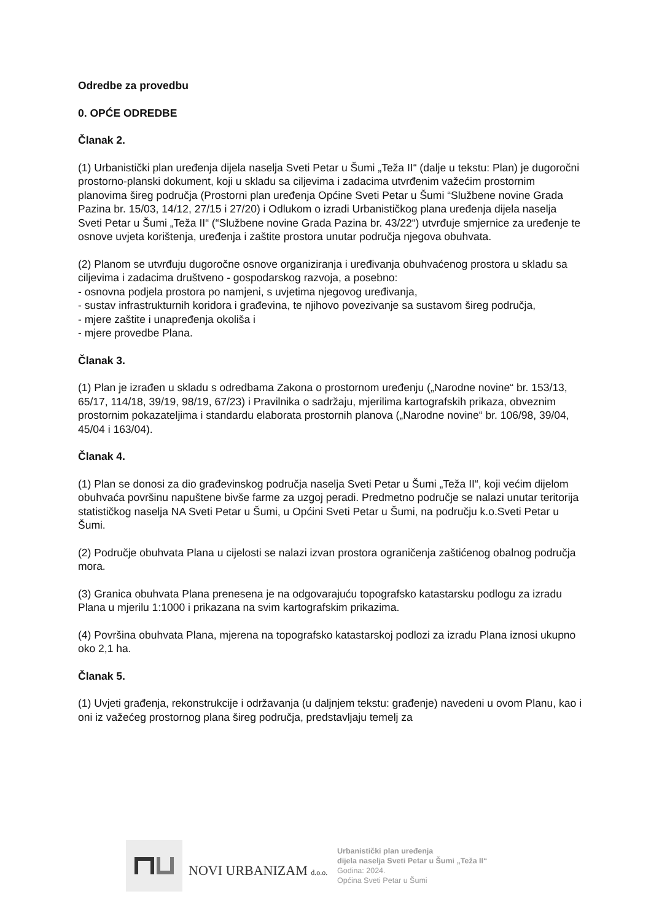Odredbe za provedbu
0. OPĆE ODREDBE
Članak 2.
(1) Urbanistički plan uređenja dijela naselja Sveti Petar u Šumi „Teža II“ (dalje u tekstu: Plan) je dugoročni prostorno-planski dokument, koji u skladu sa ciljevima i zadacima utvrđenim važećim prostornim planovima šireg područja (Prostorni plan uređenja Općine Sveti Petar u Šumi “Službene novine Grada Pazina br. 15/03, 14/12, 27/15 i 27/20) i Odlukom o izradi Urbanističkog plana uređenja dijela naselja Sveti Petar u Šumi „Teža II“ (“Službene novine Grada Pazina br. 43/22“) utvrđuje smjernice za uređenje te osnove uvjeta korištenja, uređenja i zaštite prostora unutar područja njegova obuhvata.
(2) Planom se utvrđuju dugoročne osnove organiziranja i uređivanja obuhvaćenog prostora u skladu sa ciljevima i zadacima društveno - gospodarskog razvoja, a posebno:
- osnovna podjela prostora po namjeni, s uvjetima njegovog uređivanja,
- sustav infrastrukturnih koridora i građevina, te njihovo povezivanje sa sustavom šireg područja,
- mjere zaštite i unapređenja okoliša i
- mjere provedbe Plana.
Članak 3.
(1) Plan je izrađen u skladu s odredbama Zakona o prostornom uređenju („Narodne novine“ br. 153/13, 65/17, 114/18, 39/19, 98/19, 67/23) i Pravilnika o sadržaju, mjerilima kartografskih prikaza, obveznim prostornim pokazateljima i standardu elaborata prostornih planova („Narodne novine“ br. 106/98, 39/04, 45/04 i 163/04).
Članak 4.
(1) Plan se donosi za dio građevinskog područja naselja Sveti Petar u Šumi „Teža II“, koji većim dijelom obuhvaća površinu napuštene bivše farme za uzgoj peradi. Predmetno područje se nalazi unutar teritorija statističkog naselja NA Sveti Petar u Šumi, u Općini Sveti Petar u Šumi, na području k.o.Sveti Petar u Šumi.
(2) Područje obuhvata Plana u cijelosti se nalazi izvan prostora ograničenja zaštićenog obalnog područja mora.
(3) Granica obuhvata Plana prenesena je na odgovarajuću topografsko katastarsku podlogu za izradu Plana u mjerilu 1:1000 i prikazana na svim kartografskim prikazima.
(4) Površina obuhvata Plana, mjerena na topografsko katastarskoj podlozi za izradu Plana iznosi ukupno oko 2,1 ha.
Članak 5.
(1) Uvjeti građenja, rekonstrukcije i održavanja (u daljnjem tekstu: građenje) navedeni u ovom Planu, kao i oni iz važećeg prostornog plana šireg područja, predstavljaju temelj za
NOVI URBANIZAM d.o.o.
Urbanistički plan uređenja
dijela naselja Sveti Petar u Šumi „Teža II“
Godina: 2024.
Općina Sveti Petar u Šumi